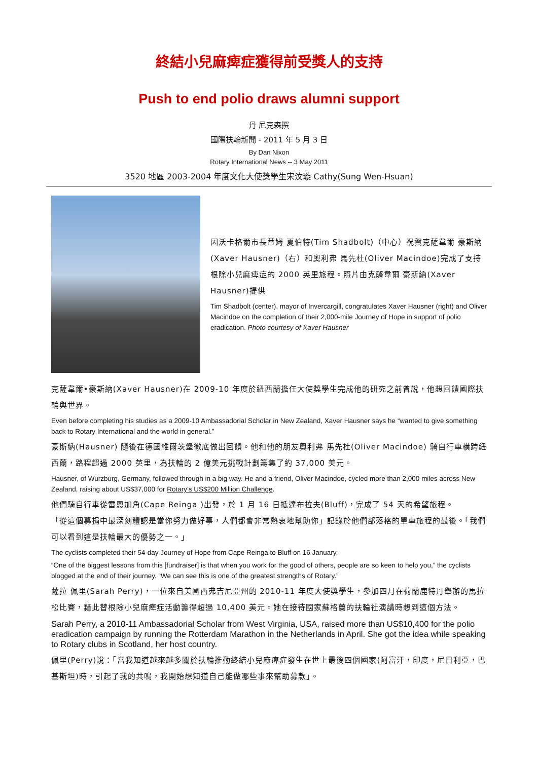終結小兒麻痺症獲得前受獎人的支持
Push to end polio draws alumni support
丹 尼克森撰
國際扶輪新聞 - 2011 年 5 月 3 日
By Dan Nixon
Rotary International News -- 3 May 2011
3520 地區 2003-2004 年度文化大使獎學生宋汶璇 Cathy(Sung Wen-Hsuan)
因沃卡格爾市長蒂姆 夏伯特(Tim Shadbolt)（中心）祝賀克薩韋爾 豪斯納(Xaver Hausner)（右）和奧利弗 馬先杜(Oliver Macindoe)完成了支持根除小兒麻痺症的 2000 英里旅程。照片由克薩韋爾 豪斯納(Xaver Hausner)提供
Tim Shadbolt (center), mayor of Invercargill, congratulates Xaver Hausner (right) and Oliver Macindoe on the completion of their 2,000-mile Journey of Hope in support of polio eradication. Photo courtesy of Xaver Hausner
克薩韋爾•豪斯納(Xaver Hausner)在 2009-10 年度於紐西蘭擔任大使獎學生完成他的研究之前曾說，他想回饋國際扶輪與世界。
Even before completing his studies as a 2009-10 Ambassadorial Scholar in New Zealand, Xaver Hausner says he “wanted to give something back to Rotary International and the world in general.”
豪斯納(Hausner) 隨後在德國維爾茨堡徹底做出回饋。他和他的朋友奧利弗 馬先杜(Oliver Macindoe) 騎自行車橫跨紐西蘭，路程超過 2000 英里，為扶輪的 2 億美元挑戰計劃籌集了約 37,000 美元。
Hausner, of Wurzburg, Germany, followed through in a big way. He and a friend, Oliver Macindoe, cycled more than 2,000 miles across New Zealand, raising about US$37,000 for Rotary’s US$200 Million Challenge.
他們騎自行車從雷恩加角(Cape Reinga )出發，於 1 月 16 日抵達布拉夫(Bluff)，完成了 54 天的希望旅程。
「從這個募捐中最深刻體認是當你努力做好事，人們都會非常熱衷地幫助你」記錄於他們部落格的單車旅程的最後。「我們可以看到這是扶輪最大的優勢之一。」
The cyclists completed their 54-day Journey of Hope from Cape Reinga to Bluff on 16 January.
“One of the biggest lessons from this [fundraiser] is that when you work for the good of others, people are so keen to help you,” the cyclists blogged at the end of their journey. “We can see this is one of the greatest strengths of Rotary.”
薩拉 佩里(Sarah Perry)，一位來自美國西弗吉尼亞州的 2010-11 年度大使獎學生，參加四月在荷蘭鹿特丹舉辦的馬拉松比賽，藉此替根除小兒麻痺症活動籌得超過 10,400 美元。她在接待國家蘇格蘭的扶輪社演講時想到這個方法。
Sarah Perry, a 2010-11 Ambassadorial Scholar from West Virginia, USA, raised more than US$10,400 for the polio eradication campaign by running the Rotterdam Marathon in the Netherlands in April. She got the idea while speaking to Rotary clubs in Scotland, her host country.
佩里(Perry)說：「當我知道越來越多關於扶輪推動終結小兒麻痺症發生在世上最後四個國家(阿富汗，印度，尼日利亞，巴基斯坦)時，引起了我的共鳴，我開始想知道自己能做哪些事來幫助募款」。